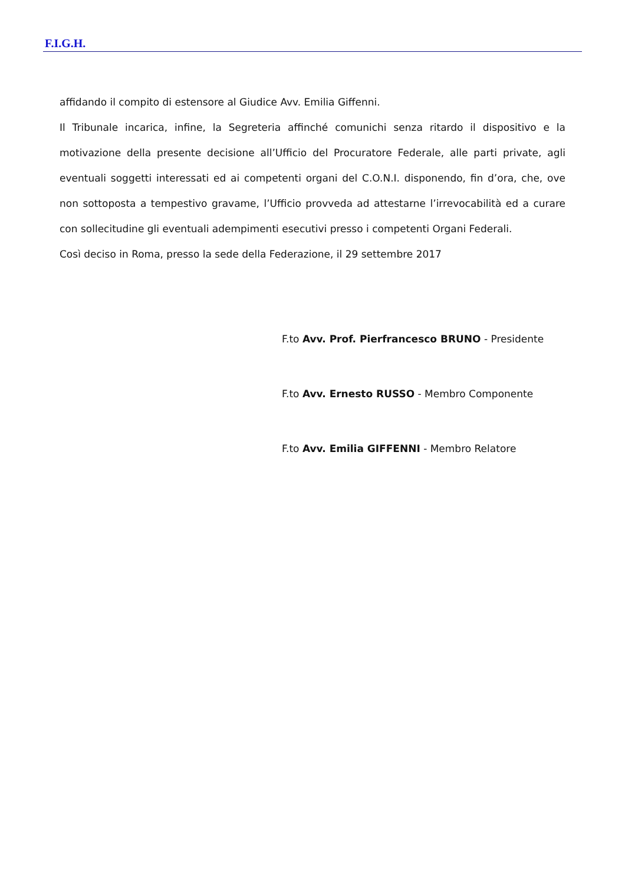F.I.G.H.
affidando il compito di estensore al Giudice Avv. Emilia Giffenni.
Il Tribunale incarica, infine, la Segreteria affinché comunichi senza ritardo il dispositivo e la motivazione della presente decisione all’Ufficio del Procuratore Federale, alle parti private, agli eventuali soggetti interessati ed ai competenti organi del C.O.N.I. disponendo, fin d’ora, che, ove non sottoposta a tempestivo gravame, l’Ufficio provveda ad attestarne l’irrevocabilità ed a curare con sollecitudine gli eventuali adempimenti esecutivi presso i competenti Organi Federali.
Così deciso in Roma, presso la sede della Federazione, il 29 settembre 2017
F.to Avv. Prof. Pierfrancesco BRUNO - Presidente
F.to Avv. Ernesto RUSSO - Membro Componente
F.to Avv. Emilia GIFFENNI - Membro Relatore